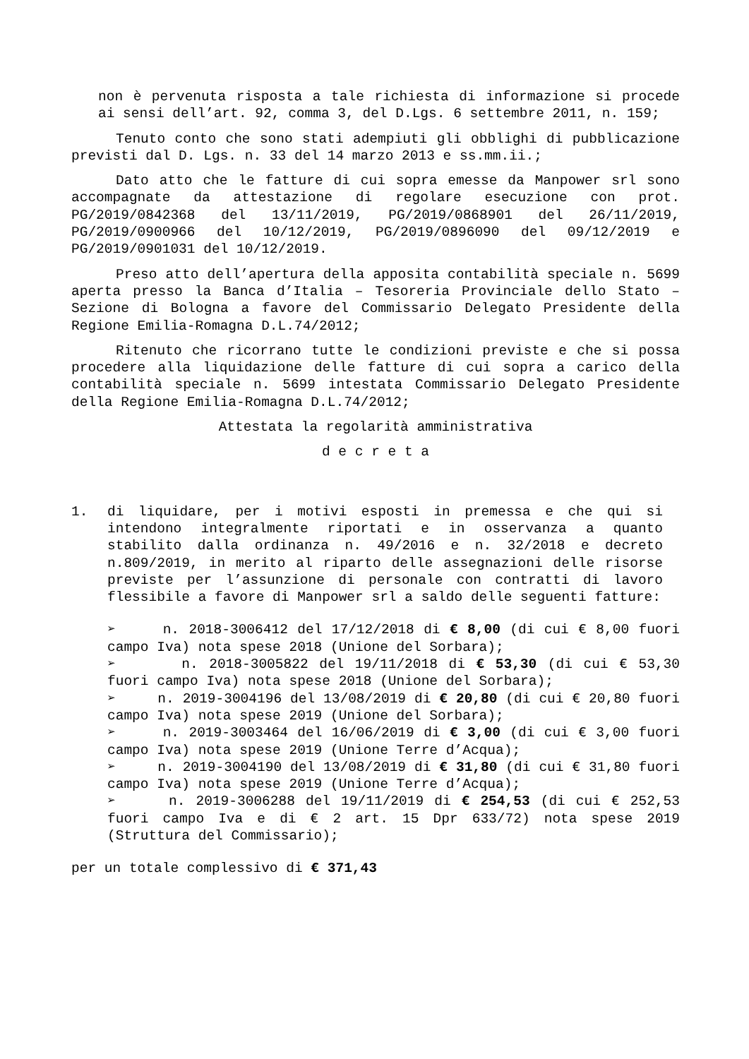non è pervenuta risposta a tale richiesta di informazione si procede ai sensi dell’art. 92, comma 3, del D.Lgs. 6 settembre 2011, n. 159;
Tenuto conto che sono stati adempiuti gli obblighi di pubblicazione previsti dal D. Lgs. n. 33 del 14 marzo 2013 e ss.mm.ii.;
Dato atto che le fatture di cui sopra emesse da Manpower srl sono accompagnate da attestazione di regolare esecuzione con prot. PG/2019/0842368 del 13/11/2019, PG/2019/0868901 del 26/11/2019, PG/2019/0900966 del 10/12/2019, PG/2019/0896090 del 09/12/2019 e PG/2019/0901031 del 10/12/2019.
Preso atto dell’apertura della apposita contabilità speciale n. 5699 aperta presso la Banca d’Italia – Tesoreria Provinciale dello Stato – Sezione di Bologna a favore del Commissario Delegato Presidente della Regione Emilia-Romagna D.L.74/2012;
Ritenuto che ricorrano tutte le condizioni previste e che si possa procedere alla liquidazione delle fatture di cui sopra a carico della contabilità speciale n. 5699 intestata Commissario Delegato Presidente della Regione Emilia-Romagna D.L.74/2012;
Attestata la regolarità amministrativa
d e c r e t a
1. di liquidare, per i motivi esposti in premessa e che qui si intendono integralmente riportati e in osservanza a quanto stabilito dalla ordinanza n. 49/2016 e n. 32/2018 e decreto n.809/2019, in merito al riparto delle assegnazioni delle risorse previste per l’assunzione di personale con contratti di lavoro flessibile a favore di Manpower srl a saldo delle seguenti fatture:
➢ n. 2018-3006412 del 17/12/2018 di € 8,00 (di cui € 8,00 fuori campo Iva) nota spese 2018 (Unione del Sorbara);
➢ n. 2018-3005822 del 19/11/2018 di € 53,30 (di cui € 53,30 fuori campo Iva) nota spese 2018 (Unione del Sorbara);
➢ n. 2019-3004196 del 13/08/2019 di € 20,80 (di cui € 20,80 fuori campo Iva) nota spese 2019 (Unione del Sorbara);
➢ n. 2019-3003464 del 16/06/2019 di € 3,00 (di cui € 3,00 fuori campo Iva) nota spese 2019 (Unione Terre d’Acqua);
➢ n. 2019-3004190 del 13/08/2019 di € 31,80 (di cui € 31,80 fuori campo Iva) nota spese 2019 (Unione Terre d’Acqua);
➢ n. 2019-3006288 del 19/11/2019 di € 254,53 (di cui € 252,53 fuori campo Iva e di € 2 art. 15 Dpr 633/72) nota spese 2019 (Struttura del Commissario);
per un totale complessivo di € 371,43